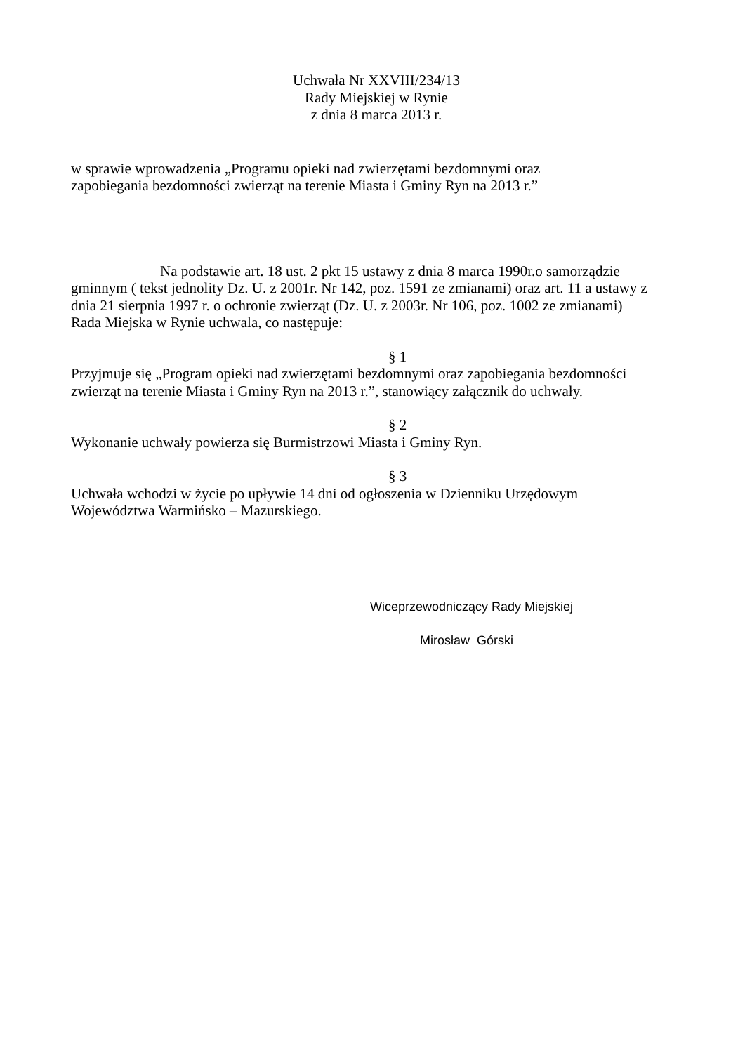Uchwała Nr XXVIII/234/13
Rady Miejskiej w Rynie
z dnia 8 marca 2013 r.
w sprawie wprowadzenia „Programu opieki nad zwierzętami bezdomnymi oraz
zapobiegania bezdomności zwierząt na terenie Miasta i Gminy Ryn na 2013 r.”
Na podstawie art. 18 ust. 2 pkt 15 ustawy z dnia 8 marca 1990r.o samorządzie gminnym ( tekst jednolity Dz. U. z 2001r. Nr 142, poz. 1591 ze zmianami) oraz art. 11 a ustawy z dnia 21 sierpnia 1997 r. o ochronie zwierząt (Dz. U. z 2003r. Nr 106, poz. 1002 ze zmianami) Rada Miejska w Rynie uchwala, co następuje:
§ 1
Przyjmuje się „Program opieki nad zwierzętami bezdomnymi oraz zapobiegania bezdomności zwierząt na terenie Miasta i Gminy Ryn na 2013 r.”, stanowiący załącznik do uchwały.
§ 2
Wykonanie uchwały powierza się Burmistrzowi Miasta i Gminy Ryn.
§ 3
Uchwała wchodzi w życie po upływie 14 dni od ogłoszenia w Dzienniku Urzędowym Województwa Warmińsko – Mazurskiego.
Wiceprzewodniczący Rady Miejskiej
Mirosław Górski